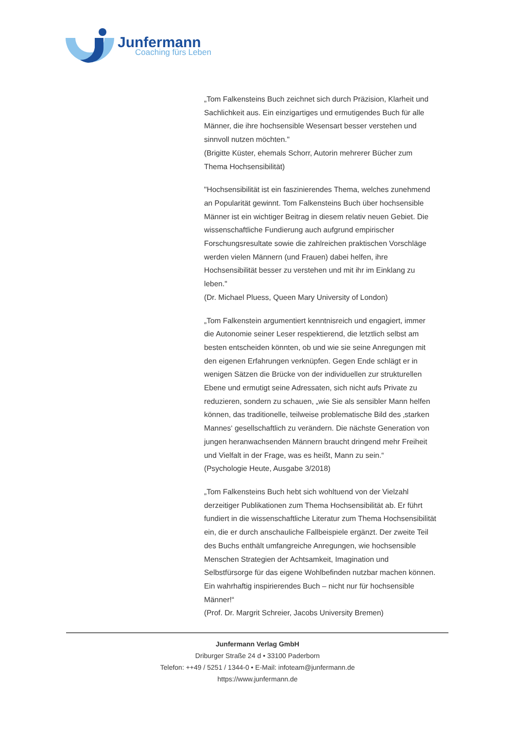Junfermann
Coaching fürs Leben
„Tom Falkensteins Buch zeichnet sich durch Präzision, Klarheit und Sachlichkeit aus. Ein einzigartiges und ermutigendes Buch für alle Männer, die ihre hochsensible Wesensart besser verstehen und sinnvoll nutzen möchten."
(Brigitte Küster, ehemals Schorr, Autorin mehrerer Bücher zum Thema Hochsensibilität)
"Hochsensibilität ist ein faszinierendes Thema, welches zunehmend an Popularität gewinnt. Tom Falkensteins Buch über hochsensible Männer ist ein wichtiger Beitrag in diesem relativ neuen Gebiet. Die wissenschaftliche Fundierung auch aufgrund empirischer Forschungsresultate sowie die zahlreichen praktischen Vorschläge werden vielen Männern (und Frauen) dabei helfen, ihre Hochsensibilität besser zu verstehen und mit ihr im Einklang zu leben."
(Dr. Michael Pluess, Queen Mary University of London)
„Tom Falkenstein argumentiert kenntnisreich und engagiert, immer die Autonomie seiner Leser respektierend, die letztlich selbst am besten entscheiden könnten, ob und wie sie seine Anregungen mit den eigenen Erfahrungen verknüpfen. Gegen Ende schlägt er in wenigen Sätzen die Brücke von der individuellen zur strukturellen Ebene und ermutigt seine Adressaten, sich nicht aufs Private zu reduzieren, sondern zu schauen, „wie Sie als sensibler Mann helfen können, das traditionelle, teilweise problematische Bild des ‚starken Mannes‘ gesellschaftlich zu verändern. Die nächste Generation von jungen heranwachsenden Männern braucht dringend mehr Freiheit und Vielfalt in der Frage, was es heißt, Mann zu sein.“
(Psychologie Heute, Ausgabe 3/2018)
„Tom Falkensteins Buch hebt sich wohltuend von der Vielzahl derzeitiger Publikationen zum Thema Hochsensibilität ab. Er führt fundiert in die wissenschaftliche Literatur zum Thema Hochsensibilität ein, die er durch anschauliche Fallbeispiele ergänzt. Der zweite Teil des Buchs enthält umfangreiche Anregungen, wie hochsensible Menschen Strategien der Achtsamkeit, Imagination und Selbstfürsorge für das eigene Wohlbefinden nutzbar machen können. Ein wahrhaftig inspirierendes Buch – nicht nur für hochsensible Männer!“
(Prof. Dr. Margrit Schreier, Jacobs University Bremen)
Junfermann Verlag GmbH
Driburger Straße 24 d • 33100 Paderborn
Telefon: ++49 / 5251 / 1344-0 • E-Mail: infoteam@junfermann.de
https://www.junfermann.de